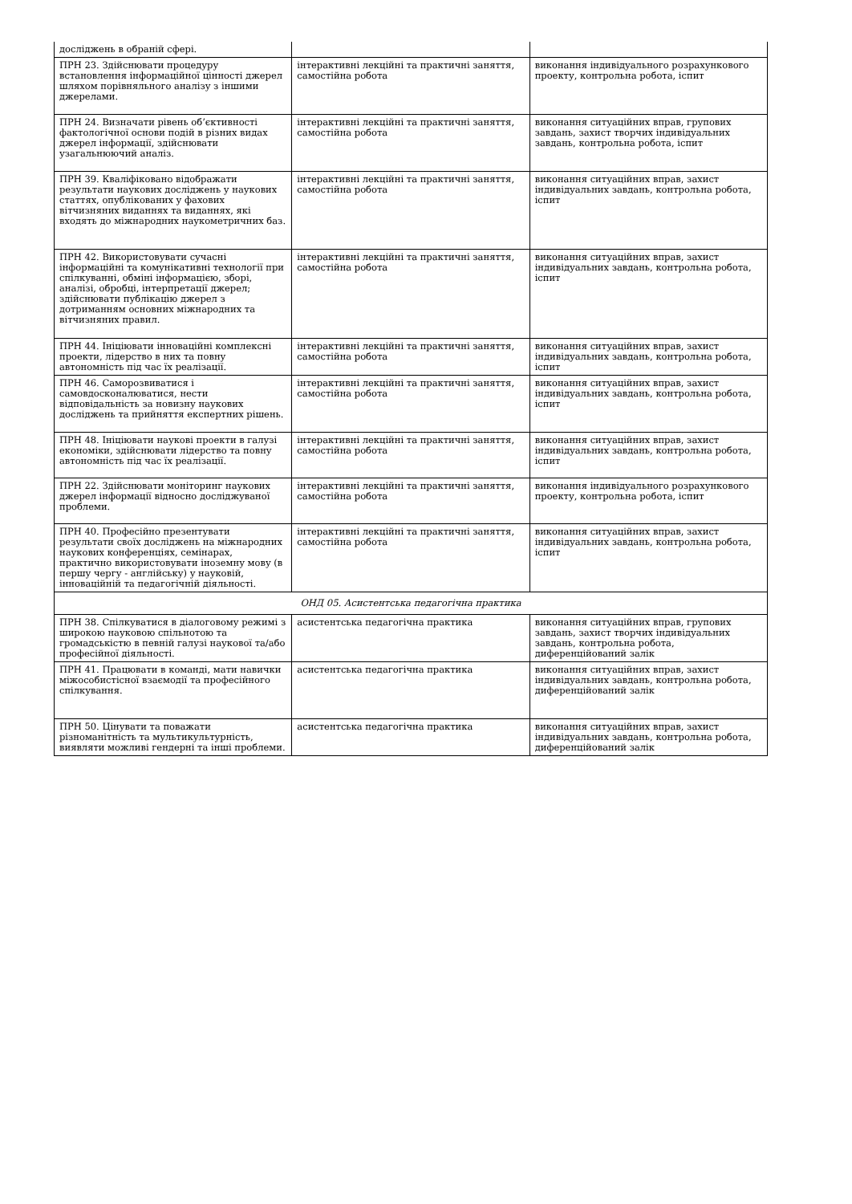| досліджень в обраній сфері. | | |
| ПРН 23. Здійснювати процедуру встановлення інформаційної цінності джерел шляхом порівняльного аналізу з іншими джерелами. | інтерактивні лекційні та практичні заняття, самостійна робота | виконання індивідуального розрахункового проекту, контрольна робота, іспит |
| ПРН 24. Визначати рівень об’єктивності фактологічної основи подій в різних видах джерел інформації, здійснювати узагальнюючий аналіз. | інтерактивні лекційні та практичні заняття, самостійна робота | виконання ситуаційних вправ, групових завдань, захист творчих індивідуальних завдань, контрольна робота, іспит |
| ПРН 39. Кваліфіковано відображати результати наукових досліджень у наукових статтях, опублікованих у фахових вітчизняних виданнях та виданнях, які входять до міжнародних наукометричних баз. | інтерактивні лекційні та практичні заняття, самостійна робота | виконання ситуаційних вправ, захист індивідуальних завдань, контрольна робота, іспит |
| ПРН 42. Використовувати сучасні інформаційні та комунікативні технології при спілкуванні, обміні інформацією, зборі, аналізі, обробці, інтерпретації джерел; здійснювати публікацію джерел з дотриманням основних міжнародних та вітчизняних правил. | інтерактивні лекційні та практичні заняття, самостійна робота | виконання ситуаційних вправ, захист індивідуальних завдань, контрольна робота, іспит |
| ПРН 44. Ініціювати інноваційні комплексні проекти, лідерство в них та повну автономність під час їх реалізації. | інтерактивні лекційні та практичні заняття, самостійна робота | виконання ситуаційних вправ, захист індивідуальних завдань, контрольна робота, іспит |
| ПРН 46. Саморозвиватися і самовдосконалюватися, нести відповідальність за новизну наукових досліджень та прийняття експертних рішень. | інтерактивні лекційні та практичні заняття, самостійна робота | виконання ситуаційних вправ, захист індивідуальних завдань, контрольна робота, іспит |
| ПРН 48. Ініціювати наукові проекти в галузі економіки, здійснювати лідерство та повну автономність під час їх реалізації. | інтерактивні лекційні та практичні заняття, самостійна робота | виконання ситуаційних вправ, захист індивідуальних завдань, контрольна робота, іспит |
| ПРН 22. Здійснювати моніторинг наукових джерел інформації відносно досліджуваної проблеми. | інтерактивні лекційні та практичні заняття, самостійна робота | виконання індивідуального розрахункового проекту, контрольна робота, іспит |
| ПРН 40. Професійно презентувати результати своїх досліджень на міжнародних наукових конференціях, семінарах, практично використовувати іноземну мову (в першу чергу - англійську) у науковій, інноваційній та педагогічній діяльності. | інтерактивні лекційні та практичні заняття, самостійна робота | виконання ситуаційних вправ, захист індивідуальних завдань, контрольна робота, іспит |
| ОНД 05. Асистентська педагогічна практика | | |
| ПРН 38. Спілкуватися в діалоговому режимі з широкою науковою спільнотою та громадськістю в певній галузі наукової та/або професійної діяльності. | асистентська педагогічна практика | виконання ситуаційних вправ, групових завдань, захист творчих індивідуальних завдань, контрольна робота, диференційований залік |
| ПРН 41. Працювати в команді, мати навички міжособистісної взаємодії та професійного спілкування. | асистентська педагогічна практика | виконання ситуаційних вправ, захист індивідуальних завдань, контрольна робота, диференційований залік |
| ПРН 50. Цінувати та поважати різноманітність та мультикультурність, виявляти можливі гендерні та інші проблеми. | асистентська педагогічна практика | виконання ситуаційних вправ, захист індивідуальних завдань, контрольна робота, диференційований залік |